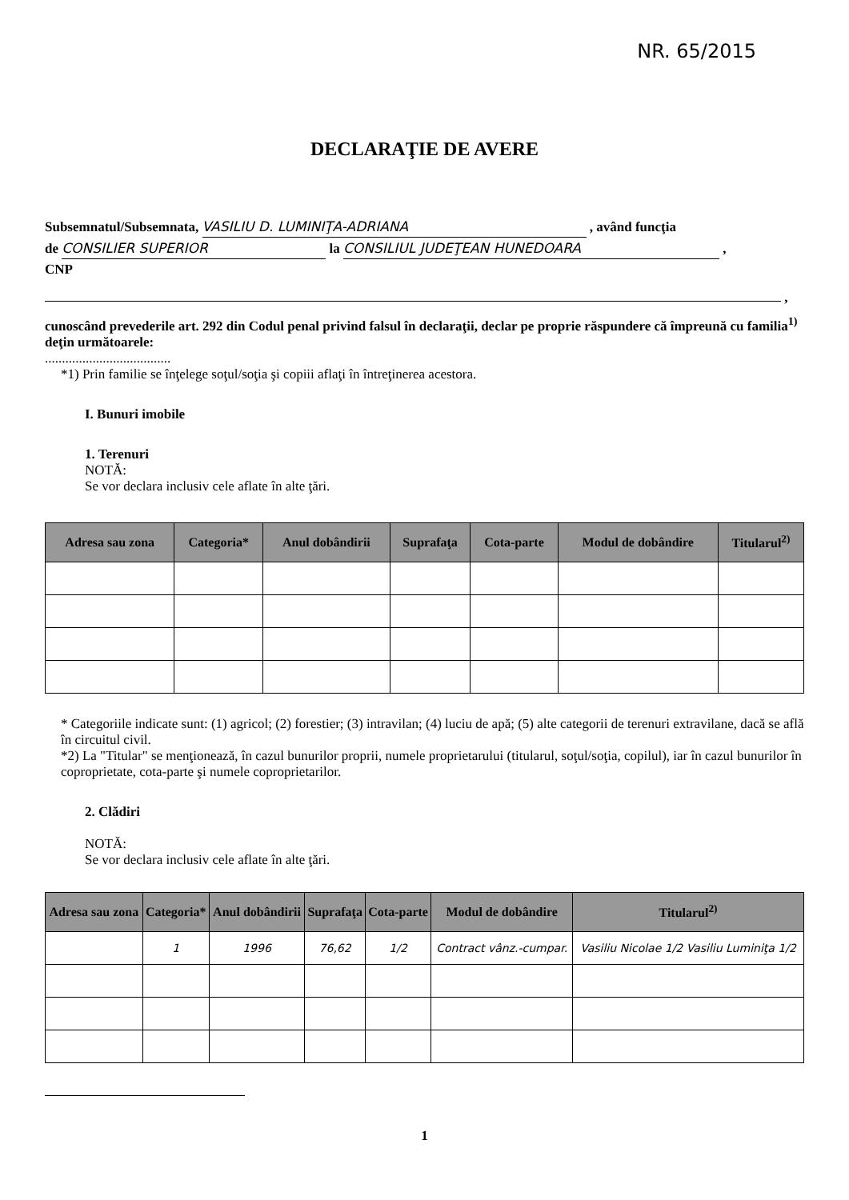NR. 65/2015
DECLARAŢIE DE AVERE
Subsemnatul/Subsemnata, VASILIU D. LUMINIŢA-ADRIANA , având funcţia
de CONSILIER SUPERIOR la CONSILIUL JUDEŢEAN HUNEDOARA ,
CNP
,
cunoscând prevederile art. 292 din Codul penal privind falsul în declaraţii, declar pe proprie răspundere că împreună cu familia<sup>1)</sup> deţin următoarele:
.....................................
*1) Prin familie se înţelege soţul/soţia şi copiii aflaţi în întreţinerea acestora.
I. Bunuri imobile
1. Terenuri
NOTĂ:
Se vor declara inclusiv cele aflate în alte ţări.
| Adresa sau zona | Categoria* | Anul dobândirii | Suprafaţa | Cota-parte | Modul de dobândire | Titularul<sup>2)</sup> |
| --- | --- | --- | --- | --- | --- | --- |
* Categoriile indicate sunt: (1) agricol; (2) forestier; (3) intravilan; (4) luciu de apă; (5) alte categorii de terenuri extravilane, dacă se află în circuitul civil.
*2) La "Titular" se menţionează, în cazul bunurilor proprii, numele proprietarului (titularul, soţul/soţia, copilul), iar în cazul bunurilor în coproprietate, cota-parte şi numele coproprietarilor.
2. Clădiri
NOTĂ:
Se vor declara inclusiv cele aflate în alte ţări.
| Adresa sau zona | Categoria* | Anul dobândirii | Suprafaţa | Cota-parte | Modul de dobândire | Titularul<sup>2)</sup> |
| --- | --- | --- | --- | --- | --- | --- |
| | 1 | 1996 | 76,62 | 1/2 | Contract vânz.-cumpar. | Vasiliu Nicolae 1/2 Vasiliu Luminiţa 1/2 |
1